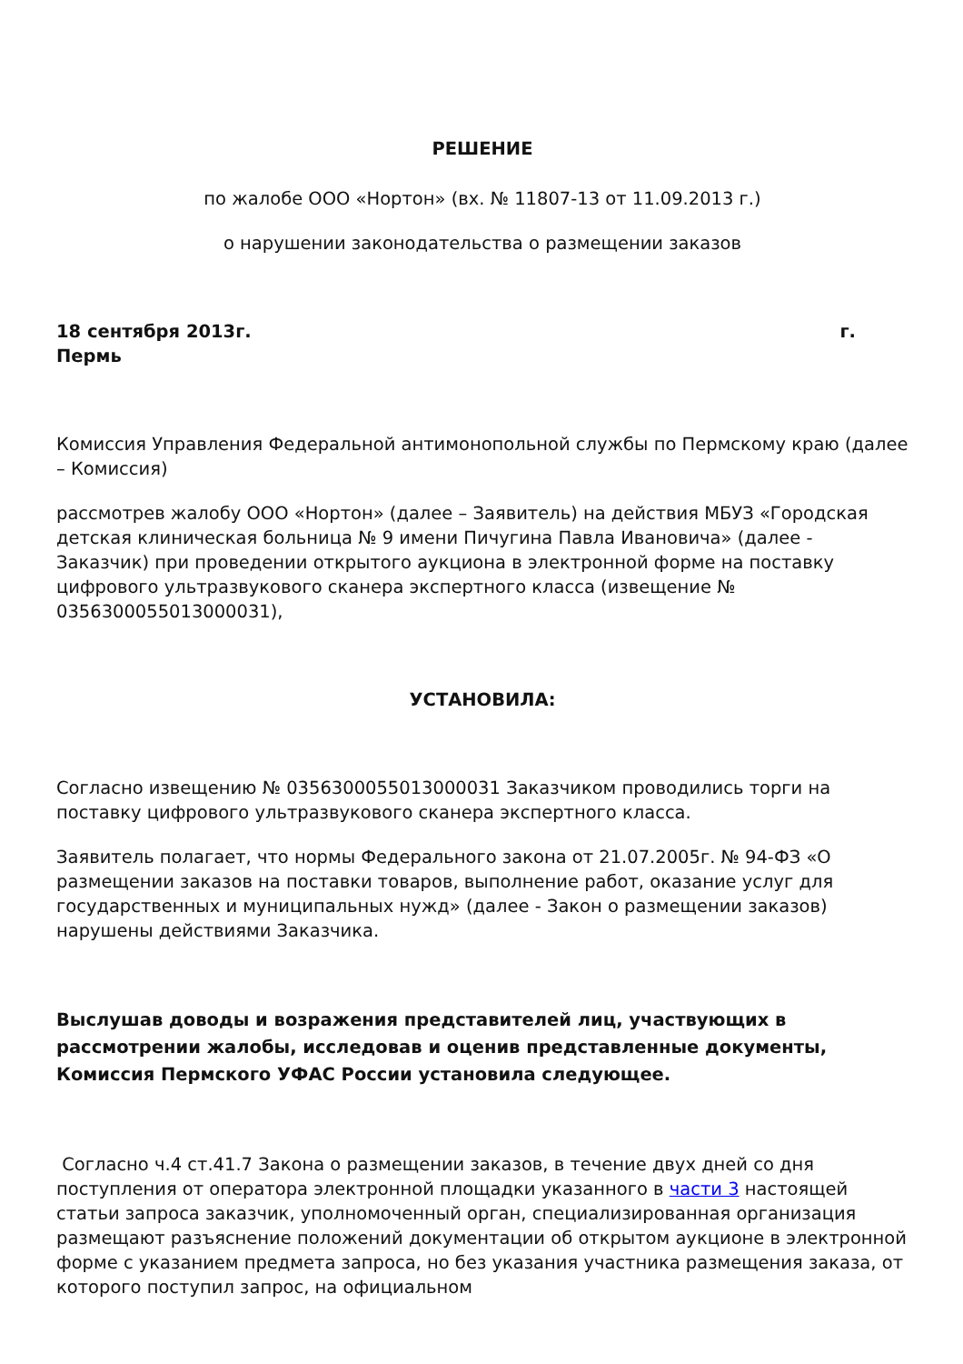РЕШЕНИЕ
по жалобе ООО «Нортон» (вх. № 11807-13 от 11.09.2013 г.)
о нарушении законодательства о размещении заказов
18 сентября 2013г. г.
Пермь
Комиссия Управления Федеральной антимонопольной службы по Пермскому краю (далее – Комиссия)
рассмотрев жалобу ООО «Нортон» (далее – Заявитель) на действия МБУЗ «Городская детская клиническая больница № 9 имени Пичугина Павла Ивановича» (далее - Заказчик) при проведении открытого аукциона в электронной форме на поставку цифрового ультразвукового сканера экспертного класса (извещение № 0356300055013000031),
УСТАНОВИЛА:
Согласно извещению № 0356300055013000031 Заказчиком проводились торги на поставку цифрового ультразвукового сканера экспертного класса.
Заявитель полагает, что нормы Федерального закона от 21.07.2005г. № 94-ФЗ «О размещении заказов на поставки товаров, выполнение работ, оказание услуг для государственных и муниципальных нужд» (далее - Закон о размещении заказов) нарушены действиями Заказчика.
Выслушав доводы и возражения представителей лиц, участвующих в рассмотрении жалобы, исследовав и оценив представленные документы, Комиссия Пермского УФАС России установила следующее.
Согласно ч.4 ст.41.7 Закона о размещении заказов, в течение двух дней со дня поступления от оператора электронной площадки указанного в части 3 настоящей статьи запроса заказчик, уполномоченный орган, специализированная организация размещают разъяснение положений документации об открытом аукционе в электронной форме с указанием предмета запроса, но без указания участника размещения заказа, от которого поступил запрос, на официальном